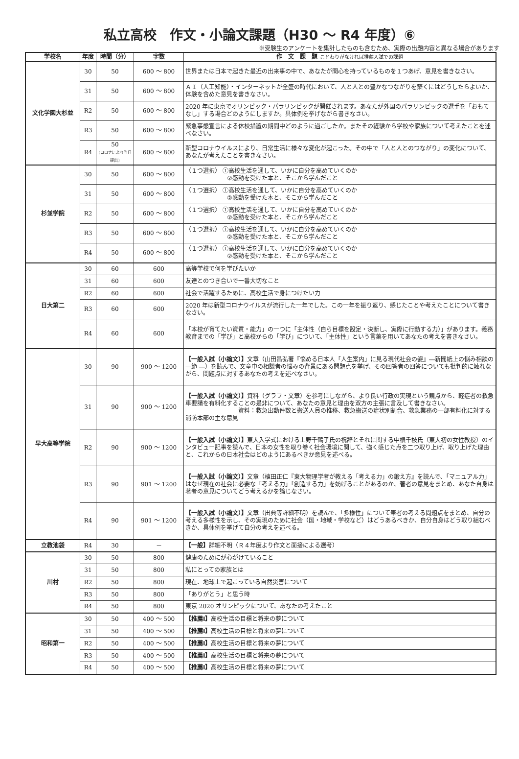私立高校　作文・小論文課題（H30 ～ R4 年度）⑥
※受験生のアンケートを集計したものも含むため、実際の出題内容と異なる場合があります
| 学校名 | 年度 | 時間（分） | 字数 | 作 文 課 題 ことわりがなければ推薦入試での課題 |
| --- | --- | --- | --- | --- |
| 文化学園大杉並 | 30 | 50 | 600 ～ 800 | 世界または日本で起きた最近の出来事の中で、あなたが関心を持っているものを１つあげ、意見を書きなさい。 |
| | 31 | 50 | 600 ～ 800 | ＡＩ（人工知能）・インターネットが全盛の時代において、人と人との豊かなつながりを築くにはどうしたらよいか、体験を含めた意見を書きなさい。 |
| | R2 | 50 | 600 ～ 800 | 2020 年に東京でオリンピック・パラリンピックが開催されます。あなたが外国のパラリンピックの選手を「おもてなし」する場合どのようにしますか。具体例を挙げながら書きなさい。 |
| | R3 | 50 | 600 ～ 800 | 緊急事態宣言による休校措置の期間中どのように過ごしたか。またその経験から学校や家族について考えたことを述べなさい。 |
| | R4 | 50 (コロナにより当日提出) | 600 ～ 800 | 新型コロナウイルスにより、日常生活に様々な変化が起こった。その中で「人と人とのつながり」の変化について、あなたが考えたことを書きなさい。 |
| 杉並学院 | 30 | 50 | 600 ～ 800 | 〈１つ選択〉 ①高校生活を通して、いかに自分を高めていくのか ②感動を受けた本と、そこから学んだこと |
| | 31 | 50 | 600 ～ 800 | 〈１つ選択〉 ①高校生活を通して、いかに自分を高めていくのか ②感動を受けた本と、そこから学んだこと |
| | R2 | 50 | 600 ～ 800 | 〈１つ選択〉 ①高校生活を通して、いかに自分を高めていくのか ②感動を受けた本と、そこから学んだこと |
| | R3 | 50 | 600 ～ 800 | 〈１つ選択〉 ①高校生活を通して、いかに自分を高めていくのか ②感動を受けた本と、そこから学んだこと |
| | R4 | 50 | 600 ～ 800 | 〈１つ選択〉 ①高校生活を通して、いかに自分を高めていくのか ②感動を受けた本と、そこから学んだこと |
| 日大第二 | 30 | 60 | 600 | 高等学校で何を学びたいか |
| | 31 | 60 | 600 | 友達とのつき合いで一番大切なこと |
| | R2 | 60 | 600 | 社会で活躍するために、高校生活で身につけたい力 |
| | R3 | 60 | 600 | 2020 年は新型コロナウイルスが流行した一年でした。この一年を振り返り、感じたことや考えたことについて書きなさい。 |
| | R4 | 60 | 600 | 「本校が育てたい資質・能力」の一つに「主体性（自ら目標を設定・決断し、実際に行動する力）」があります。義務教育までの「学び」と高校からの「学び」について、「主体性」という言葉を用いてあなたの考えを書きなさい。 |
| 早大高等学院 | 30 | 90 | 900 ～ 1200 | 【一般入試（小論文）】 文章（山田昌弘著『悩める日本人「人生案内」に見る現代社会の姿』―新聞紙上の悩み相談の一節 ―）を読んで、文章中の相談者の悩みの背景にある問題点を挙げ、その回答者の回答についても批判的に触れながら、問題点に対するあなたの考えを述べなさい。 |
| | 31 | 90 | 900 ～ 1200 | 【一般入試（小論文）】 資料（グラフ・文章）を参考にしながら、より良い行政の実現という観点から、軽症者の救急車要請を有料化することの是非について、あなたの意見と理由を双方の主張に言及して書きなさい。 資料：救急出動件数と搬送人員の推移、救急搬送の症状別割合、救急業務の一部有料化に対する消防本部の主な意見 |
| | R2 | 90 | 900 ～ 1200 | 【一般入試（小論文）】 東大入学式における上野千鶴子氏の祝辞とそれに関する中根千枝氏（東大初の女性教授）のインタビュー記事を読んで、日本の女性を取り巻く社会環境に関して、強く感じた点を二つ取り上げ、取り上げた理由と、これからの日本社会はどのようにあるべきか意見を述べる。 |
| | R3 | 90 | 901 ～ 1200 | 【一般入試（小論文）】 文章（植田正仁『東大物理学者が教える「考える力」の鍛え方』を読んで､「マニュアル力」はなぜ現在の社会に必要な「考える力」「創造する力」を妨げることがあるのか、著者の意見をまとめ、あなた自身は著者の意見についてどう考えるかを論じなさい。 |
| | R4 | 90 | 901 ～ 1200 | 【一般入試（小論文）】 文章（出典等詳細不明）を読んで、「多様性」について筆者の考える問題点をまとめ、自分の考える多様性を示し、その実現のために社会（国・地域・学校など）はどうあるべきか、自分自身はどう取り組むべきか、具体例を挙げて自分の考えを述べる。 |
| 立教池袋 | R4 | 30 | － | 【一般】 詳細不明（Ｒ４年度より作文と面接による選考） |
| 川村 | 30 | 50 | 800 | 健康のためにが心がけていること |
| | 31 | 50 | 800 | 私にとっての家族とは |
| | R2 | 50 | 800 | 現在、地球上で起こっている自然災害について |
| | R3 | 50 | 800 | 「ありがとう」と思う時 |
| | R4 | 50 | 800 | 東京 2020 オリンピックについて、あなたの考えたこと |
| 昭和第一 | 30 | 50 | 400 ～ 500 | 【推薦Ⅰ】 高校生活の目標と将来の夢について |
| | 31 | 50 | 400 ～ 500 | 【推薦Ⅰ】 高校生活の目標と将来の夢について |
| | R2 | 50 | 400 ～ 500 | 【推薦Ⅰ】 高校生活の目標と将来の夢について |
| | R3 | 50 | 400 ～ 500 | 【推薦Ⅰ】 高校生活の目標と将来の夢について |
| | R4 | 50 | 400 ～ 500 | 【推薦Ⅰ】 高校生活の目標と将来の夢について |